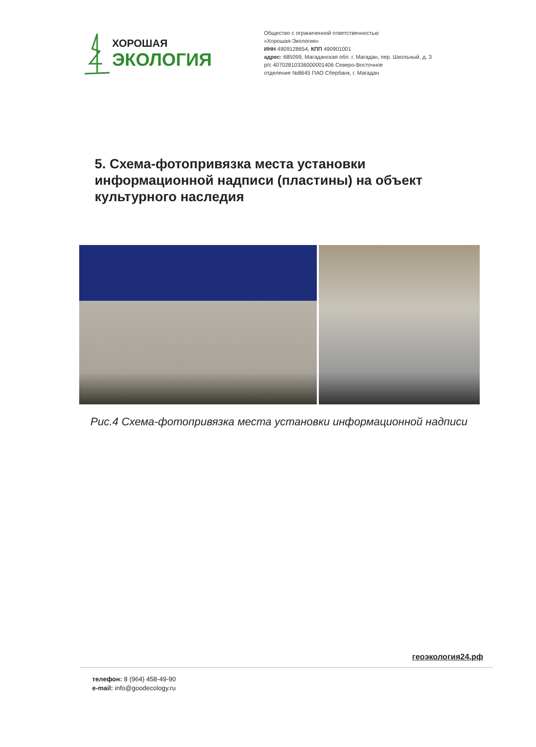ХОРОШАЯ
ЭКОЛОГИЯ
Общество с ограниченной ответственностью
«Хорошая-Экология»
ИНН 4909128654, КПП 490901001
адрес: 685099, Магаданская обл. г. Магадан, пер. Школьный, д. 3
р/с 40702810336000001406 Северо-Восточное
отделение №8645 ПАО Сбербанк, г. Магадан
5. Схема-фотопривязка места установки информационной надписи (пластины) на объект культурного наследия
Рис.4 Схема-фотопривязка места установки информационной надписи
геоэкология24.рф
телефон: 8 (964) 458-49-90
e-mail: info@goodecology.ru